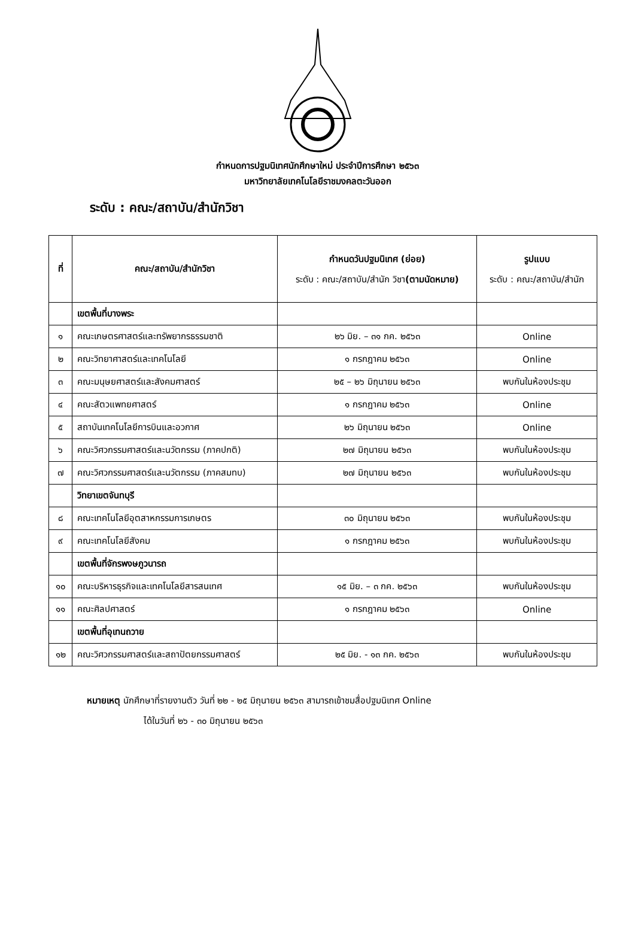กำหนดการปฐมนิเทศนักศึกษาใหม่ ประจำปีการศึกษา ๒๕๖๓
มหาวิทยาลัยเทคโนโลยีราชมงคลตะวันออก
ระดับ : คณะ/สถาบัน/สำนักวิชา
| ที่ | คณะ/สถาบัน/สำนักวิชา | กำหนดวันปฐมนิเทศ (ย่อย) ระดับ : คณะ/สถาบัน/สำนัก วิชา (ตามนัดหมาย) | รูปแบบ ระดับ : คณะ/สถาบัน/สำนัก |
| | เขตพื้นที่บางพระ | | |
| ๑ | คณะเกษตรศาสตร์และทรัพยากรธรรมชาติ | ๒๖ มิย. – ๓๑ กค. ๒๕๖๓ | Online |
| ๒ | คณะวิทยาศาสตร์และเทคโนโลยี | ๑ กรกฎาคม ๒๕๖๓ | Online |
| ๓ | คณะมนุษยศาสตร์และสังคมศาสตร์ | ๒๕ – ๒๖ มิถุนายน ๒๕๖๓ | พบกันในห้องประชุม |
| ๔ | คณะสัตวแพทยศาสตร์ | ๑ กรกฎาคม ๒๕๖๓ | Online |
| ๕ | สถาบันเทคโนโลยีการบินและอวกาศ | ๒๖ มิถุนายน ๒๕๖๓ | Online |
| ๖ | คณะวิศวกรรมศาสตร์และนวัตกรรม (ภาคปกติ) | ๒๗ มิถุนายน ๒๕๖๓ | พบกันในห้องประชุม |
| ๗ | คณะวิศวกรรมศาสตร์และนวัตกรรม (ภาคสมทบ) | ๒๗ มิถุนายน ๒๕๖๓ | พบกันในห้องประชุม |
| | วิทยาเขตจันทบุรี | | |
| ๘ | คณะเทคโนโลยีอุตสาหกรรมการเกษตร | ๓๐ มิถุนายน ๒๕๖๓ | พบกันในห้องประชุม |
| ๙ | คณะเทคโนโลยีสังคม | ๑ กรกฎาคม ๒๕๖๓ | พบกันในห้องประชุม |
| | เขตพื้นที่จักรพงษภูวนารถ | | |
| ๑๐ | คณะบริหารธุรกิจและเทคโนโลยีสารสนเทศ | ๑๕ มิย. – ๓ กค. ๒๕๖๓ | พบกันในห้องประชุม |
| ๑๑ | คณะศิลปศาสตร์ | ๑ กรกฎาคม ๒๕๖๓ | Online |
| | เขตพื้นที่อุเทนถวาย | | |
| ๑๒ | คณะวิศวกรรมศาสตร์และสถาปัตยกรรมศาสตร์ | ๒๕ มิย. - ๑๓ กค. ๒๕๖๓ | พบกันในห้องประชุม |
หมายเหตุ นักศึกษาที่รายงานตัว วันที่ ๒๒ - ๒๕ มิถุนายน ๒๕๖๓ สามารถเข้าชมสื่อปฐมนิเทศ Online
ได้ในวันที่ ๒๖ - ๓๐ มิถุนายน ๒๕๖๓